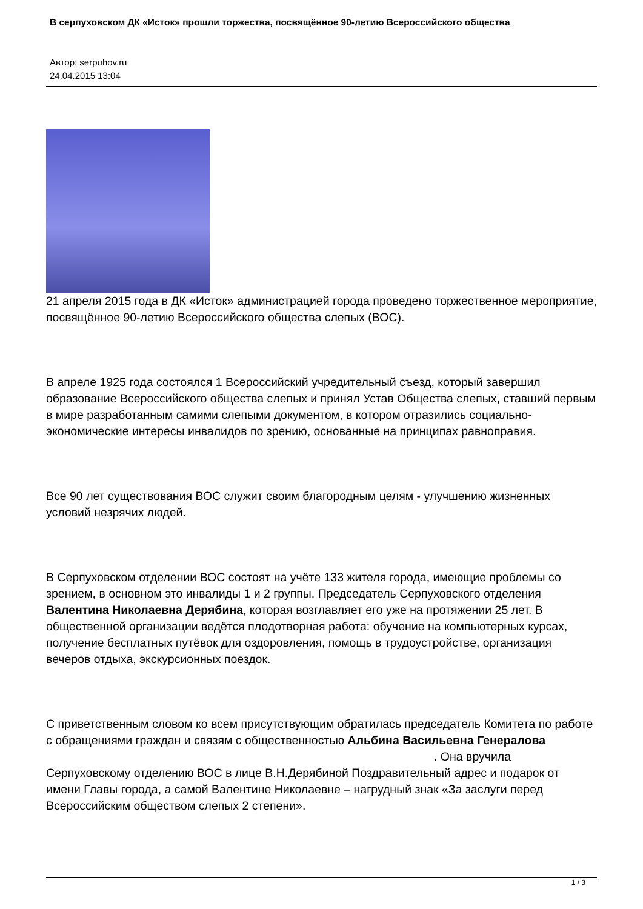В серпуховском ДК «Исток» прошли торжества, посвящённое 90-летию Всероссийского общества
Автор: serpuhov.ru
24.04.2015 13:04
21 апреля 2015 года в ДК «Исток» администрацией города проведено торжественное мероприятие, посвящённое 90-летию Всероссийского общества слепых (ВОС).
В апреле 1925 года состоялся 1 Всероссийский учредительный съезд, который завершил образование Всероссийского общества слепых и принял Устав Общества слепых, ставший первым в мире разработанным самими слепыми документом, в котором отразились социально-экономические интересы инвалидов по зрению, основанные на принципах равноправия.
Все 90 лет существования ВОС служит своим благородным целям - улучшению жизненных условий незрячих людей.
В Серпуховском отделении ВОС состоят на учёте 133 жителя города, имеющие проблемы со зрением, в основном это инвалиды 1 и 2 группы. Председатель Серпуховского отделения Валентина Николаевна Дерябина, которая возглавляет его уже на протяжении 25 лет. В общественной организации ведётся плодотворная работа: обучение на компьютерных курсах, получение бесплатных путёвок для оздоровления, помощь в трудоустройстве, организация вечеров отдыха, экскурсионных поездок.
С приветственным словом ко всем присутствующим обратилась председатель Комитета по работе с обращениями граждан и связям с общественностью Альбина Васильевна Генералова . Она вручила Серпуховскому отделению ВОС в лице В.Н.Дерябиной Поздравительный адрес и подарок от имени Главы города, а самой Валентине Николаевне – нагрудный знак «За заслуги перед Всероссийским обществом слепых 2 степени».
1 / 3